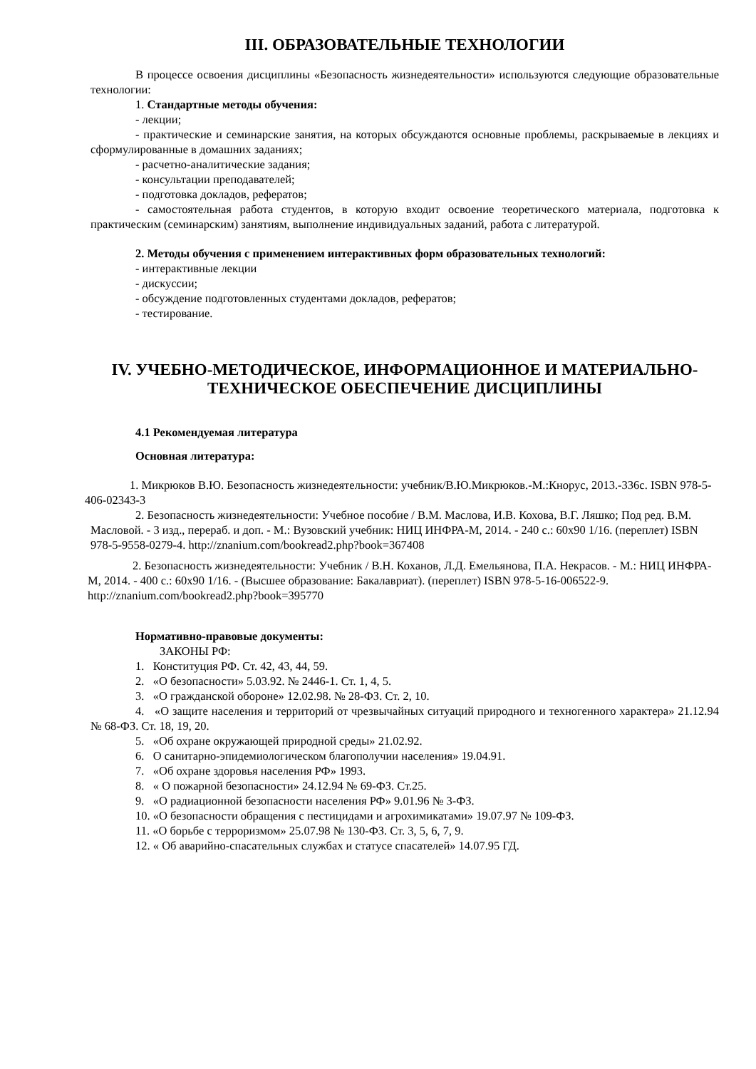III. ОБРАЗОВАТЕЛЬНЫЕ ТЕХНОЛОГИИ
В процессе освоения дисциплины «Безопасность жизнедеятельности» используются следующие образовательные технологии:
1. Стандартные методы обучения:
- лекции;
- практические и семинарские занятия, на которых обсуждаются основные проблемы, раскрываемые в лекциях и сформулированные в домашних заданиях;
- расчетно-аналитические задания;
- консультации преподавателей;
- подготовка докладов, рефератов;
- самостоятельная работа студентов, в которую входит освоение теоретического материала, подготовка к практическим (семинарским) занятиям, выполнение индивидуальных заданий, работа с литературой.
2. Методы обучения с применением интерактивных форм образовательных технологий:
- интерактивные лекции
- дискуссии;
- обсуждение подготовленных студентами докладов, рефератов;
- тестирование.
IV. УЧЕБНО-МЕТОДИЧЕСКОЕ, ИНФОРМАЦИОННОЕ И МАТЕРИАЛЬНО-ТЕХНИЧЕСКОЕ ОБЕСПЕЧЕНИЕ ДИСЦИПЛИНЫ
4.1 Рекомендуемая литература
Основная литература:
1. Микрюков В.Ю. Безопасность жизнедеятельности: учебник/В.Ю.Микрюков.-М.:Кнорус, 2013.-336с. ISBN 978-5-406-02343-3
2. Безопасность жизнедеятельности: Учебное пособие / В.М. Маслова, И.В. Кохова, В.Г. Ляшко; Под ред. В.М. Масловой. - 3 изд., перераб. и доп. - М.: Вузовский учебник: НИЦ ИНФРА-М, 2014. - 240 с.: 60x90 1/16. (переплет) ISBN 978-5-9558-0279-4. http://znanium.com/bookread2.php?book=367408
2. Безопасность жизнедеятельности: Учебник / В.Н. Коханов, Л.Д. Емельянова, П.А. Некрасов. - М.: НИЦ ИНФРА-М, 2014. - 400 с.: 60x90 1/16. - (Высшее образование: Бакалавриат). (переплет) ISBN 978-5-16-006522-9. http://znanium.com/bookread2.php?book=395770
Нормативно-правовые документы:
ЗАКОНЫ РФ:
1. Конституция РФ. Ст. 42, 43, 44, 59.
2. «О безопасности» 5.03.92. № 2446-1. Ст. 1, 4, 5.
3. «О гражданской обороне» 12.02.98. № 28-ФЗ. Ст. 2, 10.
4. «О защите населения и территорий от чрезвычайных ситуаций природного и техногенного характера» 21.12.94 № 68-ФЗ. Ст. 18, 19, 20.
5. «Об охране окружающей природной среды» 21.02.92.
6. О санитарно-эпидемиологическом благополучии населения» 19.04.91.
7. «Об охране здоровья населения РФ» 1993.
8. « О пожарной безопасности» 24.12.94 № 69-ФЗ. Ст.25.
9. «О радиационной безопасности населения РФ» 9.01.96 № 3-ФЗ.
10. «О безопасности обращения с пестицидами и агрохимикатами» 19.07.97 № 109-ФЗ.
11. «О борьбе с терроризмом» 25.07.98 № 130-ФЗ. Ст. 3, 5, 6, 7, 9.
12. « Об аварийно-спасательных службах и статусе спасателей» 14.07.95 ГД.